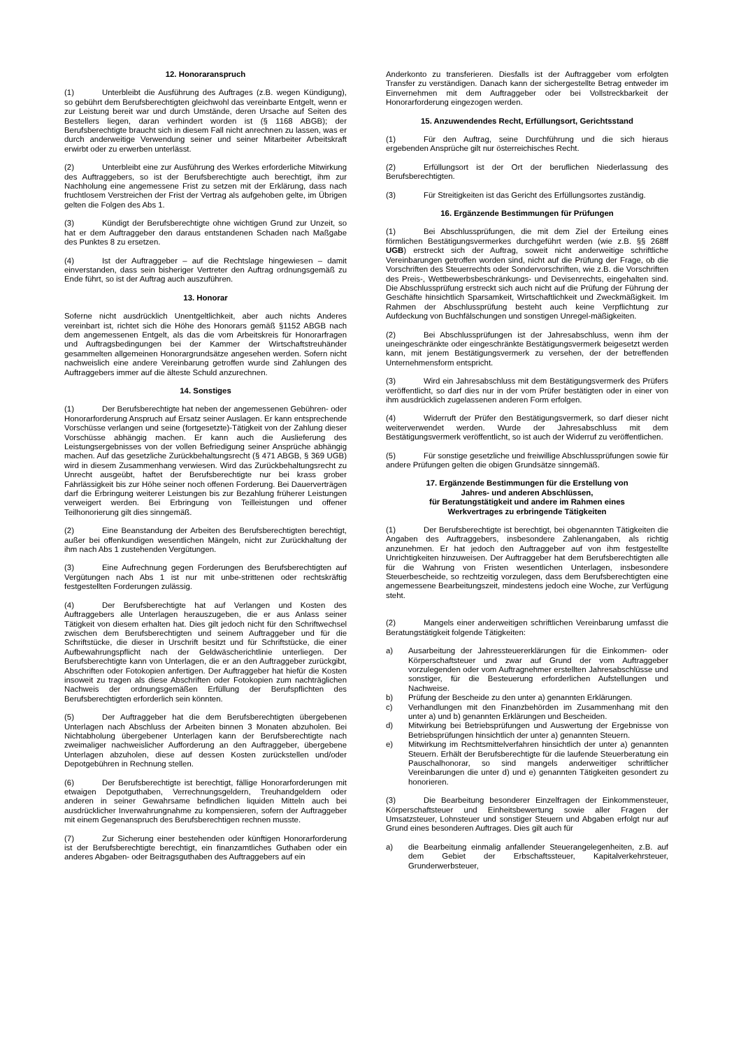12. Honoraranspruch
(1) Unterbleibt die Ausführung des Auftrages (z.B. wegen Kündigung), so gebührt dem Berufsberechtigten gleichwohl das vereinbarte Entgelt, wenn er zur Leistung bereit war und durch Umstände, deren Ursache auf Seiten des Bestellers liegen, daran verhindert worden ist (§ 1168 ABGB); der Berufsberechtigte braucht sich in diesem Fall nicht anrechnen zu lassen, was er durch anderweitige Verwendung seiner und seiner Mitarbeiter Arbeitskraft erwirbt oder zu erwerben unterlässt.
(2) Unterbleibt eine zur Ausführung des Werkes erforderliche Mitwirkung des Auftraggebers, so ist der Berufsberechtigte auch berechtigt, ihm zur Nachholung eine angemessene Frist zu setzen mit der Erklärung, dass nach fruchtlosem Verstreichen der Frist der Vertrag als aufgehoben gelte, im Übrigen gelten die Folgen des Abs 1.
(3) Kündigt der Berufsberechtigte ohne wichtigen Grund zur Unzeit, so hat er dem Auftraggeber den daraus entstandenen Schaden nach Maßgabe des Punktes 8 zu ersetzen.
(4) Ist der Auftraggeber – auf die Rechtslage hingewiesen – damit einverstanden, dass sein bisheriger Vertreter den Auftrag ordnungsgemäß zu Ende führt, so ist der Auftrag auch auszuführen.
13. Honorar
Soferne nicht ausdrücklich Unentgeltlichkeit, aber auch nichts Anderes vereinbart ist, richtet sich die Höhe des Honorars gemäß §1152 ABGB nach dem angemessenen Entgelt, als das die vom Arbeitskreis für Honorarfragen und Auftragsbedingungen bei der Kammer der Wirtschaftstreuhänder gesammelten allgemeinen Honorargrundsätze angesehen werden. Sofern nicht nachweislich eine andere Vereinbarung getroffen wurde sind Zahlungen des Auftraggebers immer auf die älteste Schuld anzurechnen.
14. Sonstiges
(1) Der Berufsberechtigte hat neben der angemessenen Gebühren- oder Honorarforderung Anspruch auf Ersatz seiner Auslagen. Er kann entsprechende Vorschüsse verlangen und seine (fortgesetzte)-Tätigkeit von der Zahlung dieser Vorschüsse abhängig machen. Er kann auch die Auslieferung des Leistungsergebnisses von der vollen Befriedigung seiner Ansprüche abhängig machen. Auf das gesetzliche Zurückbehaltungsrecht (§ 471 ABGB, § 369 UGB) wird in diesem Zusammenhang verwiesen. Wird das Zurückbehaltungsrecht zu Unrecht ausgeübt, haftet der Berufsberechtigte nur bei krass grober Fahrlässigkeit bis zur Höhe seiner noch offenen Forderung. Bei Dauerverträgen darf die Erbringung weiterer Leistungen bis zur Bezahlung früherer Leistungen verweigert werden. Bei Erbringung von Teilleistungen und offener Teilhonorierung gilt dies sinngemäß.
(2) Eine Beanstandung der Arbeiten des Berufsberechtigten berechtigt, außer bei offenkundigen wesentlichen Mängeln, nicht zur Zurückhaltung der ihm nach Abs 1 zustehenden Vergütungen.
(3) Eine Aufrechnung gegen Forderungen des Berufsberechtigten auf Vergütungen nach Abs 1 ist nur mit unbe-strittenen oder rechtskräftig festgestellten Forderungen zulässig.
(4) Der Berufsberechtigte hat auf Verlangen und Kosten des Auftraggebers alle Unterlagen herauszugeben, die er aus Anlass seiner Tätigkeit von diesem erhalten hat. Dies gilt jedoch nicht für den Schriftwechsel zwischen dem Berufsberechtigten und seinem Auftraggeber und für die Schriftstücke, die dieser in Urschrift besitzt und für Schriftstücke, die einer Aufbewahrungspflicht nach der Geldwäscherichtlinie unterliegen. Der Berufsberechtigte kann von Unterlagen, die er an den Auftraggeber zurückgibt, Abschriften oder Fotokopien anfertigen. Der Auftraggeber hat hiefür die Kosten insoweit zu tragen als diese Abschriften oder Fotokopien zum nachträglichen Nachweis der ordnungsgemäßen Erfüllung der Berufspflichten des Berufsberechtigten erforderlich sein könnten.
(5) Der Auftraggeber hat die dem Berufsberechtigten übergebenen Unterlagen nach Abschluss der Arbeiten binnen 3 Monaten abzuholen. Bei Nichtabholung übergebener Unterlagen kann der Berufsberechtigte nach zweimaliger nachweislicher Aufforderung an den Auftraggeber, übergebene Unterlagen abzuholen, diese auf dessen Kosten zurückstellen und/oder Depotgebühren in Rechnung stellen.
(6) Der Berufsberechtigte ist berechtigt, fällige Honorarforderungen mit etwaigen Depotguthaben, Verrechnungsgeldern, Treuhandgeldern oder anderen in seiner Gewahrsame befindlichen liquiden Mitteln auch bei ausdrücklicher Inverwahrungnahme zu kompensieren, sofern der Auftraggeber mit einem Gegenanspruch des Berufsberechtigen rechnen musste.
(7) Zur Sicherung einer bestehenden oder künftigen Honorarforderung ist der Berufsberechtigte berechtigt, ein finanzamtliches Guthaben oder ein anderes Abgaben- oder Beitragsguthaben des Auftraggebers auf ein
Anderkonto zu transferieren. Diesfalls ist der Auftraggeber vom erfolgten Transfer zu verständigen. Danach kann der sichergestellte Betrag entweder im Einvernehmen mit dem Auftraggeber oder bei Vollstreckbarkeit der Honorarforderung eingezogen werden.
15. Anzuwendendes Recht, Erfüllungsort, Gerichtsstand
(1) Für den Auftrag, seine Durchführung und die sich hieraus ergebenden Ansprüche gilt nur österreichisches Recht.
(2) Erfüllungsort ist der Ort der beruflichen Niederlassung des Berufsberechtigten.
(3) Für Streitigkeiten ist das Gericht des Erfüllungsortes zuständig.
16. Ergänzende Bestimmungen für Prüfungen
(1) Bei Abschlussprüfungen, die mit dem Ziel der Erteilung eines förmlichen Bestätigungsvermerkes durchgeführt werden (wie z.B. §§ 268ff UGB) erstreckt sich der Auftrag, soweit nicht anderweitige schriftliche Vereinbarungen getroffen worden sind, nicht auf die Prüfung der Frage, ob die Vorschriften des Steuerrechts oder Sondervorschriften, wie z.B. die Vorschriften des Preis-, Wettbewerbsbeschränkungs- und Devisenrechts, eingehalten sind. Die Abschlussprüfung erstreckt sich auch nicht auf die Prüfung der Führung der Geschäfte hinsichtlich Sparsamkeit, Wirtschaftlichkeit und Zweckmäßigkeit. Im Rahmen der Abschlussprüfung besteht auch keine Verpflichtung zur Aufdeckung von Buchfälschungen und sonstigen Unregel-mäßigkeiten.
(2) Bei Abschlussprüfungen ist der Jahresabschluss, wenn ihm der uneingeschränkte oder eingeschränkte Bestätigungsvermerk beigesetzt werden kann, mit jenem Bestätigungsvermerk zu versehen, der der betreffenden Unternehmensform entspricht.
(3) Wird ein Jahresabschluss mit dem Bestätigungsvermerk des Prüfers veröffentlicht, so darf dies nur in der vom Prüfer bestätigten oder in einer von ihm ausdrücklich zugelassenen anderen Form erfolgen.
(4) Widerruft der Prüfer den Bestätigungsvermerk, so darf dieser nicht weiterverwendet werden. Wurde der Jahresabschluss mit dem Bestätigungsvermerk veröffentlicht, so ist auch der Widerruf zu veröffentlichen.
(5) Für sonstige gesetzliche und freiwillige Abschlussprüfungen sowie für andere Prüfungen gelten die obigen Grundsätze sinngemäß.
17. Ergänzende Bestimmungen für die Erstellung von
Jahres- und anderen Abschlüssen,
für Beratungstätigkeit und andere im Rahmen eines
Werkvertrages zu erbringende Tätigkeiten
(1) Der Berufsberechtigte ist berechtigt, bei obgenannten Tätigkeiten die Angaben des Auftraggebers, insbesondere Zahlenangaben, als richtig anzunehmen. Er hat jedoch den Auftraggeber auf von ihm festgestellte Unrichtigkeiten hinzuweisen. Der Auftraggeber hat dem Berufsberechtigten alle für die Wahrung von Fristen wesentlichen Unterlagen, insbesondere Steuerbescheide, so rechtzeitig vorzulegen, dass dem Berufsberechtigten eine angemessene Bearbeitungszeit, mindestens jedoch eine Woche, zur Verfügung steht.
(2) Mangels einer anderweitigen schriftlichen Vereinbarung umfasst die Beratungstätigkeit folgende Tätigkeiten:
a) Ausarbeitung der Jahressteuererklärungen für die Einkommen- oder Körperschaftsteuer und zwar auf Grund der vom Auftraggeber vorzulegenden oder vom Auftragnehmer erstellten Jahresabschlüsse und sonstiger, für die Besteuerung erforderlichen Aufstellungen und Nachweise.
b) Prüfung der Bescheide zu den unter a) genannten Erklärungen.
c) Verhandlungen mit den Finanzbehörden im Zusammenhang mit den unter a) und b) genannten Erklärungen und Bescheiden.
d) Mitwirkung bei Betriebsprüfungen und Auswertung der Ergebnisse von Betriebsprüfungen hinsichtlich der unter a) genannten Steuern.
e) Mitwirkung im Rechtsmittelverfahren hinsichtlich der unter a) genannten Steuern. Erhält der Berufsberechtigte für die laufende Steuerberatung ein Pauschalhonorar, so sind mangels anderweitiger schriftlicher Vereinbarungen die unter d) und e) genannten Tätigkeiten gesondert zu honorieren.
(3) Die Bearbeitung besonderer Einzelfragen der Einkommensteuer, Körperschaftsteuer und Einheitsbewertung sowie aller Fragen der Umsatzsteuer, Lohnsteuer und sonstiger Steuern und Abgaben erfolgt nur auf Grund eines besonderen Auftrages. Dies gilt auch für
a) die Bearbeitung einmalig anfallender Steuerangelegenheiten, z.B. auf dem Gebiet der Erbschaftssteuer, Kapitalverkehrsteuer, Grunderwerbsteuer,